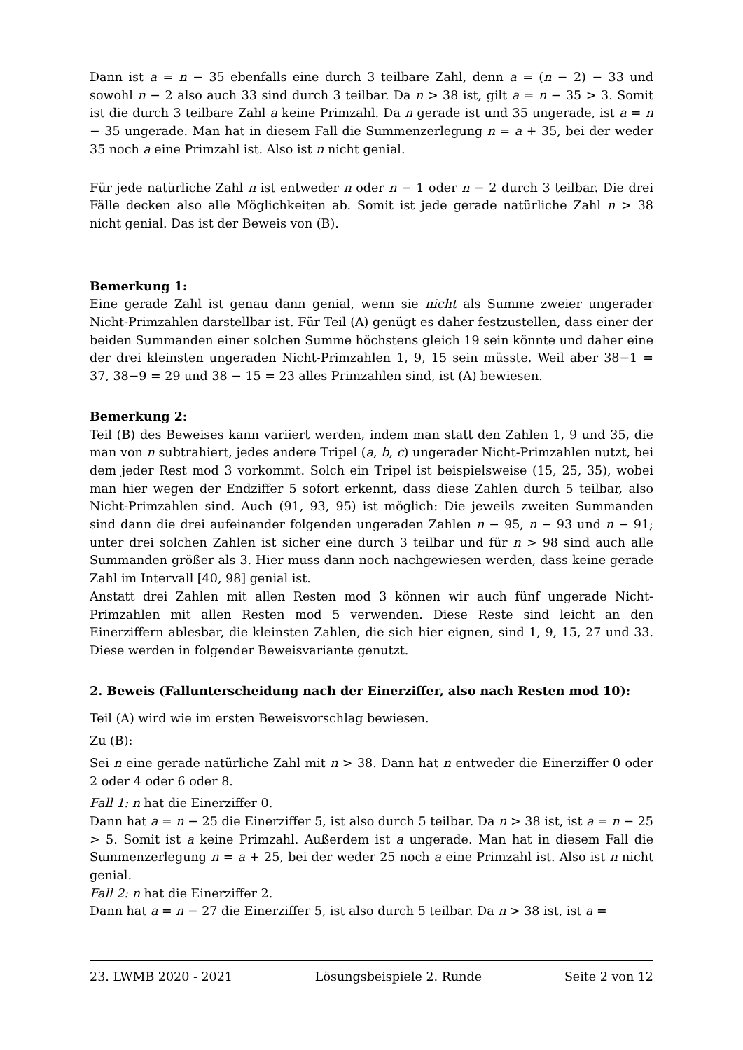Dann ist a = n − 35 ebenfalls eine durch 3 teilbare Zahl, denn a = (n − 2) − 33 und sowohl n − 2 also auch 33 sind durch 3 teilbar. Da n > 38 ist, gilt a = n − 35 > 3. Somit ist die durch 3 teilbare Zahl a keine Primzahl. Da n gerade ist und 35 ungerade, ist a = n − 35 ungerade. Man hat in diesem Fall die Summenzerlegung n = a + 35, bei der weder 35 noch a eine Primzahl ist. Also ist n nicht genial.
Für jede natürliche Zahl n ist entweder n oder n − 1 oder n − 2 durch 3 teilbar. Die drei Fälle decken also alle Möglichkeiten ab. Somit ist jede gerade natürliche Zahl n > 38 nicht genial. Das ist der Beweis von (B).
Bemerkung 1:
Eine gerade Zahl ist genau dann genial, wenn sie nicht als Summe zweier ungerader Nicht-Primzahlen darstellbar ist. Für Teil (A) genügt es daher festzustellen, dass einer der beiden Summanden einer solchen Summe höchstens gleich 19 sein könnte und daher eine der drei kleinsten ungeraden Nicht-Primzahlen 1, 9, 15 sein müsste. Weil aber 38−1 = 37, 38−9 = 29 und 38 − 15 = 23 alles Primzahlen sind, ist (A) bewiesen.
Bemerkung 2:
Teil (B) des Beweises kann variiert werden, indem man statt den Zahlen 1, 9 und 35, die man von n subtrahiert, jedes andere Tripel (a, b, c) ungerader Nicht-Primzahlen nutzt, bei dem jeder Rest mod 3 vorkommt. Solch ein Tripel ist beispielsweise (15, 25, 35), wobei man hier wegen der Endziffer 5 sofort erkennt, dass diese Zahlen durch 5 teilbar, also Nicht-Primzahlen sind. Auch (91, 93, 95) ist möglich: Die jeweils zweiten Summanden sind dann die drei aufeinander folgenden ungeraden Zahlen n − 95, n − 93 und n − 91; unter drei solchen Zahlen ist sicher eine durch 3 teilbar und für n > 98 sind auch alle Summanden größer als 3. Hier muss dann noch nachgewiesen werden, dass keine gerade Zahl im Intervall [40, 98] genial ist.
Anstatt drei Zahlen mit allen Resten mod 3 können wir auch fünf ungerade Nicht-Primzahlen mit allen Resten mod 5 verwenden. Diese Reste sind leicht an den Einerziffern ablesbar, die kleinsten Zahlen, die sich hier eignen, sind 1, 9, 15, 27 und 33. Diese werden in folgender Beweisvariante genutzt.
2. Beweis (Fallunterscheidung nach der Einerziffer, also nach Resten mod 10):
Teil (A) wird wie im ersten Beweisvorschlag bewiesen.
Zu (B):
Sei n eine gerade natürliche Zahl mit n > 38. Dann hat n entweder die Einerziffer 0 oder 2 oder 4 oder 6 oder 8.
Fall 1: n hat die Einerziffer 0.
Dann hat a = n − 25 die Einerziffer 5, ist also durch 5 teilbar. Da n > 38 ist, ist a = n − 25 > 5. Somit ist a keine Primzahl. Außerdem ist a ungerade. Man hat in diesem Fall die Summenzerlegung n = a + 25, bei der weder 25 noch a eine Primzahl ist. Also ist n nicht genial.
Fall 2: n hat die Einerziffer 2.
Dann hat a = n − 27 die Einerziffer 5, ist also durch 5 teilbar. Da n > 38 ist, ist a =
23. LWMB 2020 - 2021 Lösungsbeispiele 2. Runde Seite 2 von 12